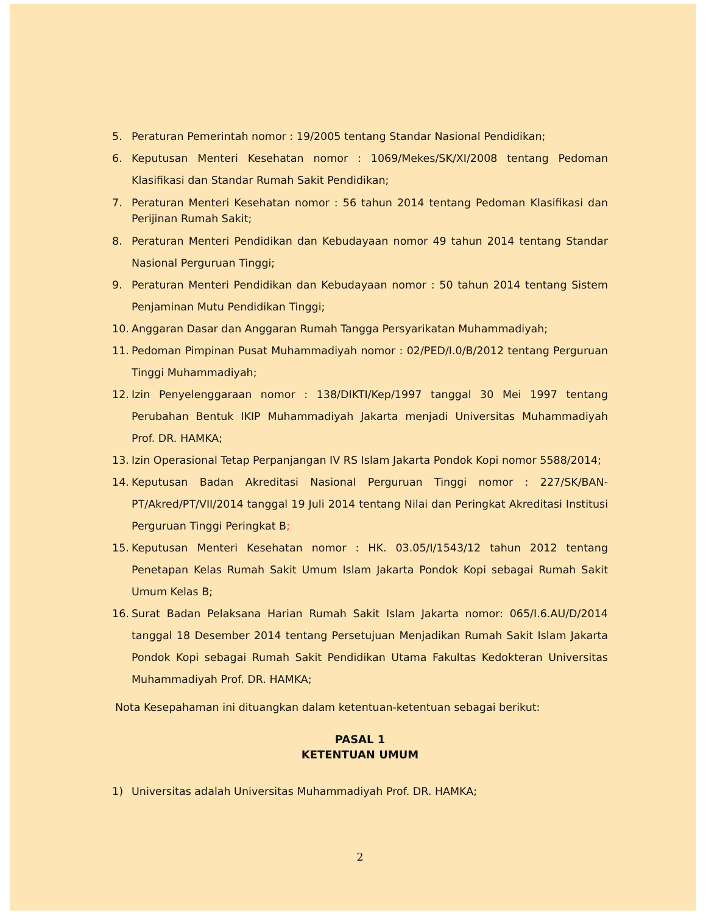5. Peraturan Pemerintah nomor : 19/2005 tentang Standar Nasional Pendidikan;
6. Keputusan Menteri Kesehatan nomor : 1069/Mekes/SK/XI/2008 tentang Pedoman Klasifikasi dan Standar Rumah Sakit Pendidikan;
7. Peraturan Menteri Kesehatan nomor : 56 tahun 2014 tentang Pedoman Klasifikasi dan Perijinan Rumah Sakit;
8. Peraturan Menteri Pendidikan dan Kebudayaan nomor 49 tahun 2014 tentang Standar Nasional Perguruan Tinggi;
9. Peraturan Menteri Pendidikan dan Kebudayaan nomor : 50 tahun 2014 tentang Sistem Penjaminan Mutu Pendidikan Tinggi;
10. Anggaran Dasar dan Anggaran Rumah Tangga Persyarikatan Muhammadiyah;
11. Pedoman Pimpinan Pusat Muhammadiyah nomor : 02/PED/I.0/B/2012 tentang Perguruan Tinggi Muhammadiyah;
12. Izin Penyelenggaraan nomor : 138/DIKTI/Kep/1997 tanggal 30 Mei 1997 tentang Perubahan Bentuk IKIP Muhammadiyah Jakarta menjadi Universitas Muhammadiyah Prof. DR. HAMKA;
13. Izin Operasional Tetap Perpanjangan IV RS Islam Jakarta Pondok Kopi nomor 5588/2014;
14. Keputusan Badan Akreditasi Nasional Perguruan Tinggi nomor : 227/SK/BAN-PT/Akred/PT/VII/2014 tanggal 19 Juli 2014 tentang Nilai dan Peringkat Akreditasi Institusi Perguruan Tinggi Peringkat B;
15. Keputusan Menteri Kesehatan nomor : HK. 03.05/I/1543/12 tahun 2012 tentang Penetapan Kelas Rumah Sakit Umum Islam Jakarta Pondok Kopi sebagai Rumah Sakit Umum Kelas B;
16. Surat Badan Pelaksana Harian Rumah Sakit Islam Jakarta nomor: 065/I.6.AU/D/2014 tanggal 18 Desember 2014 tentang Persetujuan Menjadikan Rumah Sakit Islam Jakarta Pondok Kopi sebagai Rumah Sakit Pendidikan Utama Fakultas Kedokteran Universitas Muhammadiyah Prof. DR. HAMKA;
Nota Kesepahaman ini dituangkan dalam ketentuan-ketentuan sebagai berikut:
PASAL 1
KETENTUAN UMUM
1) Universitas adalah Universitas Muhammadiyah Prof. DR. HAMKA;
2